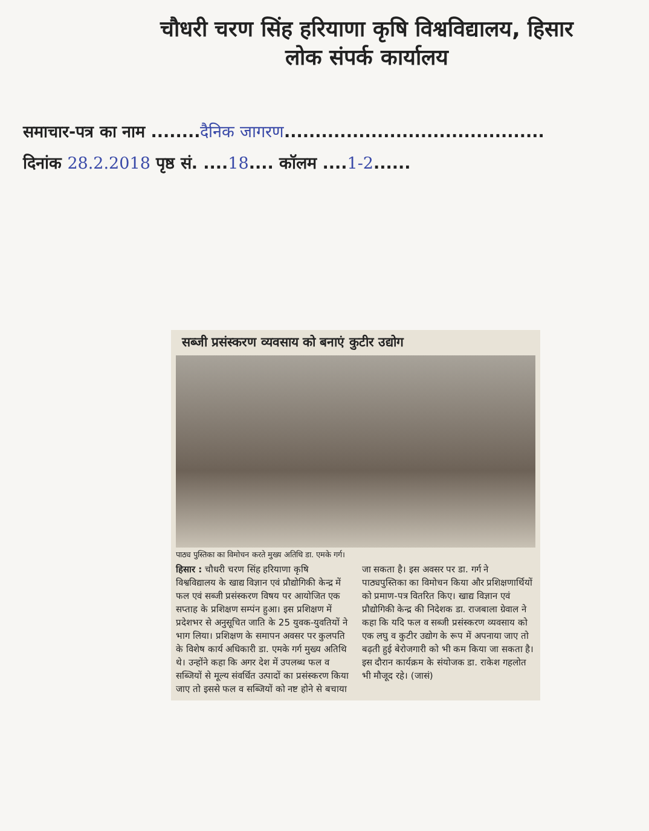चौधरी चरण सिंह हरियाणा कृषि विश्वविद्यालय, हिसार
लोक संपर्क कार्यालय
समाचार-पत्र का नाम ........दैनिक जागरण..........................................
दिनांक 28.2.2018 पृष्ठ सं. ....18.... कॉलम ....1-2......
सब्जी प्रसंस्करण व्यवसाय को बनाएं कुटीर उद्योग
पाठ्य पुस्तिका का विमोचन करते मुख्य अतिथि डा. एमके गर्ग।
हिसार : चौधरी चरण सिंह हरियाणा कृषि विश्वविद्यालय के खाद्य विज्ञान एवं प्रौद्योगिकी केन्द्र में फल एवं सब्जी प्रसंस्करण विषय पर आयोजित एक सप्ताह के प्रशिक्षण सम्पंन हुआ। इस प्रशिक्षण में प्रदेशभर से अनुसूचित जाति के 25 युवक-युवतियों ने भाग लिया। प्रशिक्षण के समापन अवसर पर कुलपति के विशेष कार्य अधिकारी डा. एमके गर्ग मुख्य अतिथि थे। उन्होंने कहा कि अगर देश में उपलब्ध फल व सब्जियों से मूल्य संवर्धित उत्पादों का प्रसंस्करण किया जाए तो इससे फल व सब्जियों को नष्ट होने से बचाया जा सकता है। इस अवसर पर डा. गर्ग ने पाठ्यपुस्तिका का विमोचन किया और प्रशिक्षणार्थियों को प्रमाण-पत्र वितरित किए। खाद्य विज्ञान एवं प्रौद्योगिकी केन्द्र की निदेशक डा. राजबाला ग्रेवाल ने कहा कि यदि फल व सब्जी प्रसंस्करण व्यवसाय को एक लघु व कुटीर उद्योग के रूप में अपनाया जाए तो बढ़ती हुई बेरोजगारी को भी कम किया जा सकता है। इस दौरान कार्यक्रम के संयोजक डा. राकेश गहलोत भी मौजूद रहे। (जासं)